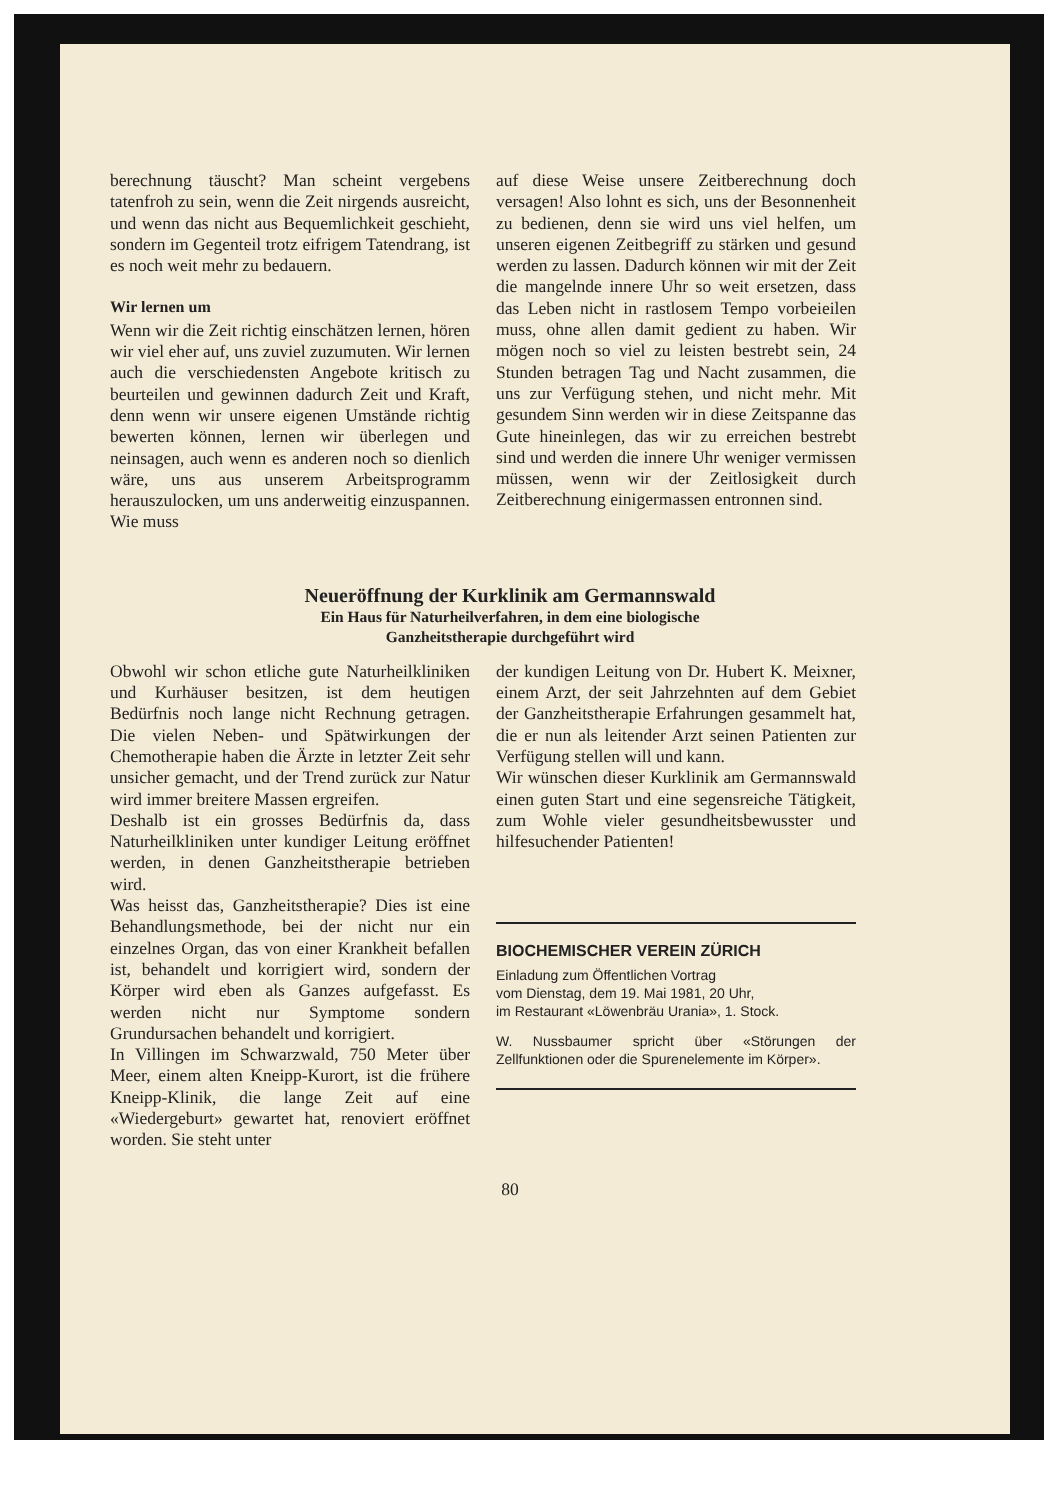berechnung täuscht? Man scheint vergebens tatenfroh zu sein, wenn die Zeit nirgends ausreicht, und wenn das nicht aus Bequemlichkeit geschieht, sondern im Gegenteil trotz eifrigem Tatendrang, ist es noch weit mehr zu bedauern.
Wir lernen um
Wenn wir die Zeit richtig einschätzen lernen, hören wir viel eher auf, uns zuviel zuzumuten. Wir lernen auch die verschiedensten Angebote kritisch zu beurteilen und gewinnen dadurch Zeit und Kraft, denn wenn wir unsere eigenen Umstände richtig bewerten können, lernen wir überlegen und neinsagen, auch wenn es anderen noch so dienlich wäre, uns aus unserem Arbeitsprogramm herauszulocken, um uns anderweitig einzuspannen. Wie muss
auf diese Weise unsere Zeitberechnung doch versagen! Also lohnt es sich, uns der Besonnenheit zu bedienen, denn sie wird uns viel helfen, um unseren eigenen Zeitbegriff zu stärken und gesund werden zu lassen. Dadurch können wir mit der Zeit die mangelnde innere Uhr so weit ersetzen, dass das Leben nicht in rastlosem Tempo vorbeieilen muss, ohne allen damit gedient zu haben. Wir mögen noch so viel zu leisten bestrebt sein, 24 Stunden betragen Tag und Nacht zusammen, die uns zur Verfügung stehen, und nicht mehr. Mit gesundem Sinn werden wir in diese Zeitspanne das Gute hineinlegen, das wir zu erreichen bestrebt sind und werden die innere Uhr weniger vermissen müssen, wenn wir der Zeitlosigkeit durch Zeitberechnung einigermassen entronnen sind.
Neueröffnung der Kurklinik am Germannswald
Ein Haus für Naturheilverfahren, in dem eine biologische
Ganzheitstherapie durchgeführt wird
Obwohl wir schon etliche gute Naturheilkliniken und Kurhäuser besitzen, ist dem heutigen Bedürfnis noch lange nicht Rechnung getragen. Die vielen Neben- und Spätwirkungen der Chemotherapie haben die Ärzte in letzter Zeit sehr unsicher gemacht, und der Trend zurück zur Natur wird immer breitere Massen ergreifen.
Deshalb ist ein grosses Bedürfnis da, dass Naturheilkliniken unter kundiger Leitung eröffnet werden, in denen Ganzheitstherapie betrieben wird.
Was heisst das, Ganzheitstherapie? Dies ist eine Behandlungsmethode, bei der nicht nur ein einzelnes Organ, das von einer Krankheit befallen ist, behandelt und korrigiert wird, sondern der Körper wird eben als Ganzes aufgefasst. Es werden nicht nur Symptome sondern Grundursachen behandelt und korrigiert.
In Villingen im Schwarzwald, 750 Meter über Meer, einem alten Kneipp-Kurort, ist die frühere Kneipp-Klinik, die lange Zeit auf eine «Wiedergeburt» gewartet hat, renoviert eröffnet worden. Sie steht unter
der kundigen Leitung von Dr. Hubert K. Meixner, einem Arzt, der seit Jahrzehnten auf dem Gebiet der Ganzheitstherapie Erfahrungen gesammelt hat, die er nun als leitender Arzt seinen Patienten zur Verfügung stellen will und kann.
Wir wünschen dieser Kurklinik am Germannswald einen guten Start und eine segensreiche Tätigkeit, zum Wohle vieler gesundheitsbewusster und hilfesuchender Patienten!
BIOCHEMISCHER VEREIN ZÜRICH
Einladung zum Öffentlichen Vortrag
vom Dienstag, dem 19. Mai 1981, 20 Uhr,
im Restaurant «Löwenbräu Urania», 1. Stock.
W. Nussbaumer spricht über «Störungen der Zellfunktionen oder die Spurenelemente im Körper».
80